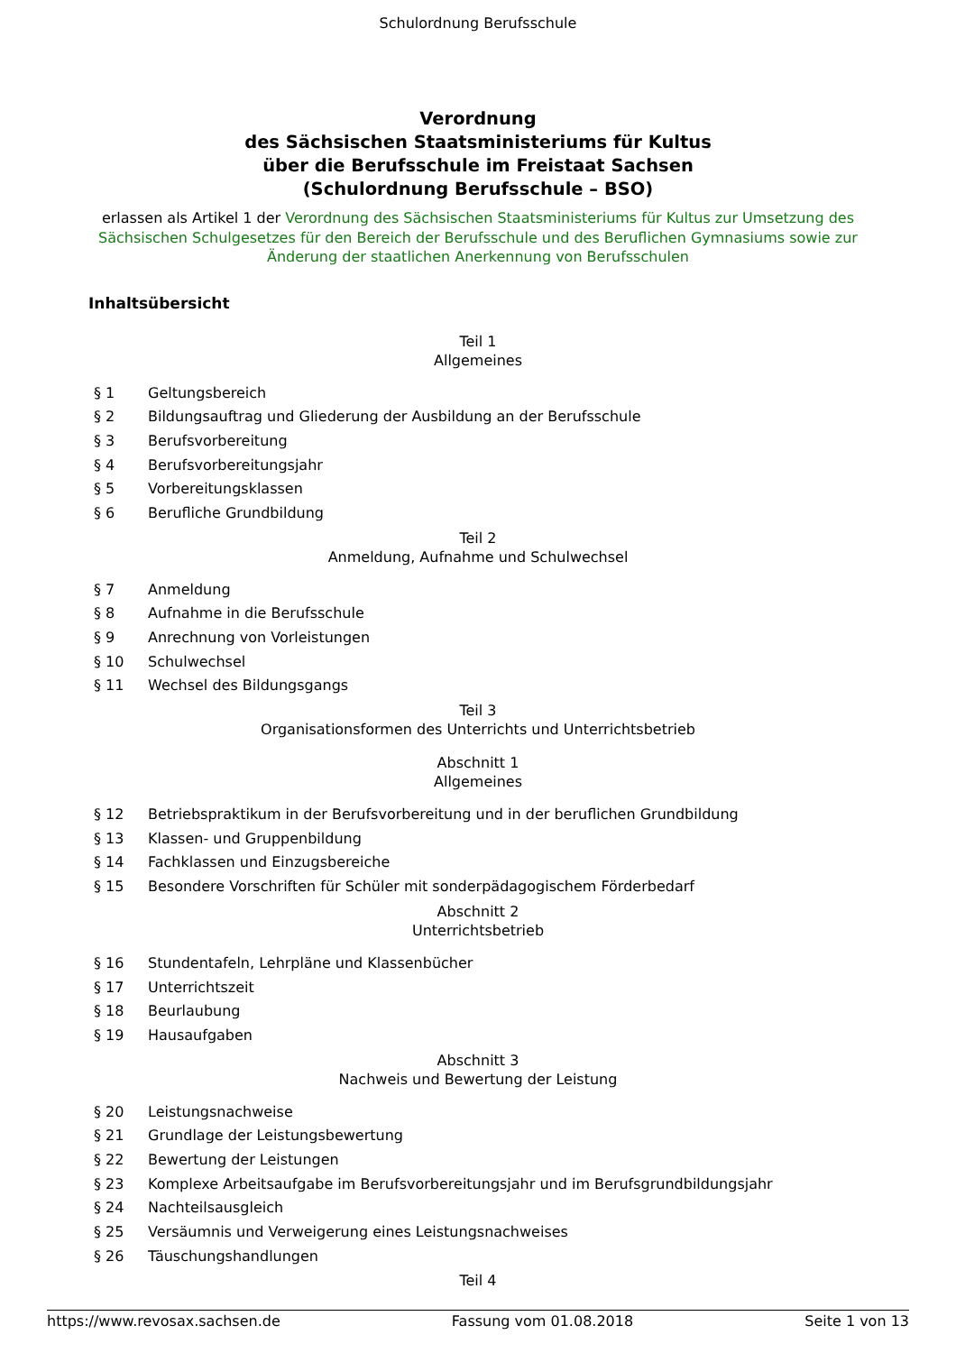Schulordnung Berufsschule
Verordnung
des Sächsischen Staatsministeriums für Kultus
über die Berufsschule im Freistaat Sachsen
(Schulordnung Berufsschule – BSO)
erlassen als Artikel 1 der Verordnung des Sächsischen Staatsministeriums für Kultus zur Umsetzung des Sächsischen Schulgesetzes für den Bereich der Berufsschule und des Beruflichen Gymnasiums sowie zur Änderung der staatlichen Anerkennung von Berufsschulen
Inhaltsübersicht
Teil 1
Allgemeines
| § 1 | Geltungsbereich |
| § 2 | Bildungsauftrag und Gliederung der Ausbildung an der Berufsschule |
| § 3 | Berufsvorbereitung |
| § 4 | Berufsvorbereitungsjahr |
| § 5 | Vorbereitungsklassen |
| § 6 | Berufliche Grundbildung |
Teil 2
Anmeldung, Aufnahme und Schulwechsel
| § 7 | Anmeldung |
| § 8 | Aufnahme in die Berufsschule |
| § 9 | Anrechnung von Vorleistungen |
| § 10 | Schulwechsel |
| § 11 | Wechsel des Bildungsgangs |
Teil 3
Organisationsformen des Unterrichts und Unterrichtsbetrieb
Abschnitt 1
Allgemeines
| § 12 | Betriebspraktikum in der Berufsvorbereitung und in der beruflichen Grundbildung |
| § 13 | Klassen- und Gruppenbildung |
| § 14 | Fachklassen und Einzugsbereiche |
| § 15 | Besondere Vorschriften für Schüler mit sonderpädagogischem Förderbedarf |
Abschnitt 2
Unterrichtsbetrieb
| § 16 | Stundentafeln, Lehrpläne und Klassenbücher |
| § 17 | Unterrichtszeit |
| § 18 | Beurlaubung |
| § 19 | Hausaufgaben |
Abschnitt 3
Nachweis und Bewertung der Leistung
| § 20 | Leistungsnachweise |
| § 21 | Grundlage der Leistungsbewertung |
| § 22 | Bewertung der Leistungen |
| § 23 | Komplexe Arbeitsaufgabe im Berufsvorbereitungsjahr und im Berufsgrundbildungsjahr |
| § 24 | Nachteilsausgleich |
| § 25 | Versäumnis und Verweigerung eines Leistungsnachweises |
| § 26 | Täuschungshandlungen |
Teil 4
https://www.revosax.sachsen.de Fassung vom 01.08.2018 Seite 1 von 13